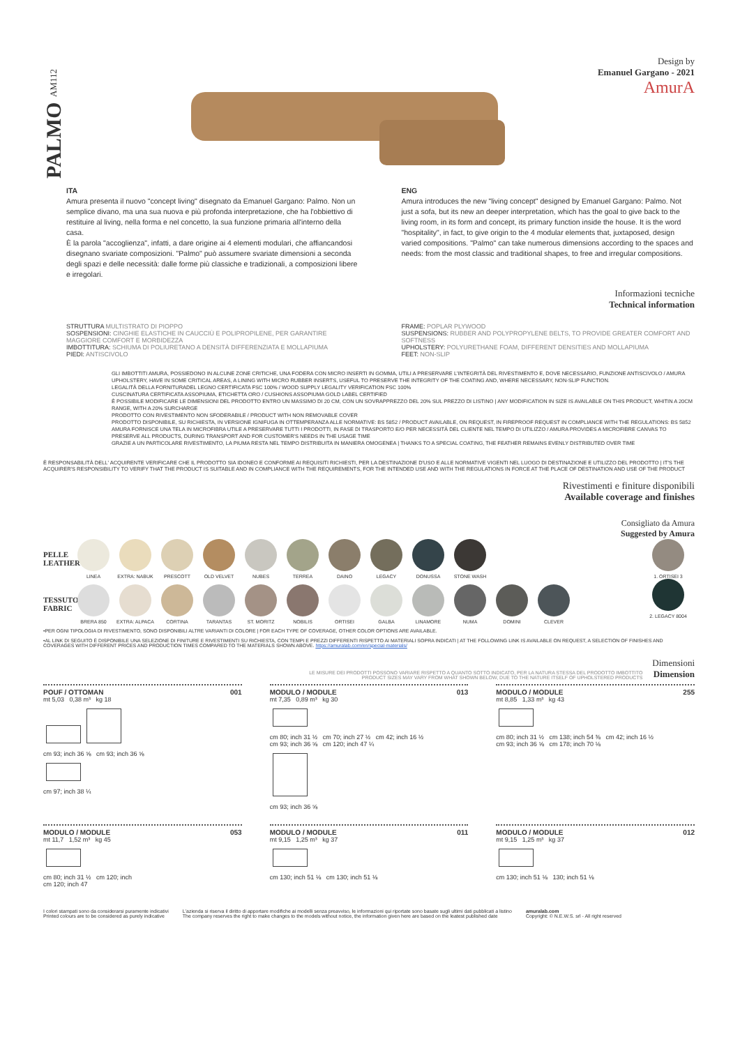Design by
Emanuel Gargano - 2021
AmurA
PALMO AM112
ITA
Amura presenta il nuovo "concept living" disegnato da Emanuel Gargano: Palmo. Non un semplice divano, ma una sua nuova e più profonda interpretazione, che ha l'obbiettivo di restituire al living, nella forma e nel concetto, la sua funzione primaria all'interno della casa.
È la parola "accoglienza", infatti, a dare origine ai 4 elementi modulari, che affiancandosi disegnano svariate composizioni. "Palmo" può assumere svariate dimensioni a seconda degli spazi e delle necessità: dalle forme più classiche e tradizionali, a composizioni libere e irregolari.
ENG
Amura introduces the new "living concept" designed by Emanuel Gargano: Palmo. Not just a sofa, but its new an deeper interpretation, which has the goal to give back to the living room, in its form and concept, its primary function inside the house. It is the word "hospitality", in fact, to give origin to the 4 modular elements that, juxtaposed, design varied compositions. "Palmo" can take numerous dimensions according to the spaces and needs: from the most classic and traditional shapes, to free and irregular compositions.
Informazioni tecniche
Technical information
STRUTTURA MULTISTRATO DI PIOPPO
SOSPENSIONI: CINGHIE ELASTICHE IN CAUCCIÙ E POLIPROPILENE, PER GARANTIRE MAGGIORE COMFORT E MORBIDEZZA
IMBOTTITURA: SCHIUMA DI POLIURETANO A DENSITÀ DIFFERENZIATA E MOLLAPIUMA
PIEDI: ANTISCIVOLO
FRAME: POPLAR PLYWOOD
SUSPENSIONS: RUBBER AND POLYPROPYLENE BELTS, TO PROVIDE GREATER COMFORT AND SOFTNESS
UPHOLSTERY: POLYURETHANE FOAM, DIFFERENT DENSITIES AND MOLLAPIUMA
FEET: NON-SLIP
GLI IMBOTTITI AMURA, POSSIEDONO IN ALCUNE ZONE CRITICHE, UNA FODERA CON MICRO INSERTI IN GOMMA, UTILI A PRESERVARE L'INTEGRITÀ DEL RIVESTIMENTO E, DOVE NECESSARIO, FUNZIONE ANTISCIVOLO / AMURA UPHOLSTERY, HAVE IN SOME CRITICAL AREAS, A LINING WITH MICRO RUBBER INSERTS, USEFUL TO PRESERVE THE INTEGRITY OF THE COATING AND, WHERE NECESSARY, NON-SLIP FUNCTION.
LEGALITÀ DELLA FORNITURADEL LEGNO CERTIFICATA FSC 100% / WOOD SUPPLY LEGALITY VERIFICATION FSC 100%
CUSCINATURA CERTIFICATA ASSOPIUMA, ETICHETTA ORO / CUSHIONS ASSOPIUMA GOLD LABEL CERTIFIED
È POSSIBILE MODIFICARE LE DIMENSIONI DEL PRODOTTO ENTRO UN MASSIMO DI 20 CM, CON UN SOVRAPPREZZO DEL 20% SUL PREZZO DI LISTINO | ANY MODIFICATION IN SIZE IS AVAILABLE ON THIS PRODUCT, WHITIN A 20CM RANGE, WITH A 20% SURCHARGE
PRODOTTO CON RIVESTIMENTO NON SFODERABILE / PRODUCT WITH NON REMOVABLE COVER
PRODOTTO DISPONIBILE, SU RICHIESTA, IN VERSIONE IGNIFUGA IN OTTEMPERANZA ALLE NORMATIVE: BS 5852 / PRODUCT AVAILABLE, ON REQUEST, IN FIREPROOF REQUEST IN COMPLIANCE WITH THE REGULATIONS: BS 5852
AMURA FORNISCE UNA TELA IN MICROFIBRA UTILE A PRESERVARE TUTTI I PRODOTTI, IN FASE DI TRASPORTO E/O PER NECESSITÀ DEL CLIENTE NEL TEMPO DI UTILIZZO / AMURA PROVIDES A MICROFIBRE CANVAS TO PRESERVE ALL PRODUCTS, DURING TRANSPORT AND FOR CUSTOMER'S NEEDS IN THE USAGE TIME
GRAZIE A UN PARTICOLARE RIVESTIMENTO, LA PIUMA RESTA NEL TEMPO DISTRIBUITA IN MANIERA OMOGENEA | THANKS TO A SPECIAL COATING, THE FEATHER REMAINS EVENLY DISTRIBUTED OVER TIME
È RESPONSABILITÀ DELL' ACQUIRENTE VERIFICARE CHE IL PRODOTTO SIA IDONEO E CONFORME AI REQUISITI RICHIESTI, PER LA DESTINAZIONE D'USO E ALLE NORMATIVE VIGENTI NEL LUOGO DI DESTINAZIONE E UTILIZZO DEL PRODOTTO | IT'S THE ACQUIRER'S RESPONSIBILITY TO VERIFY THAT THE PRODUCT IS SUITABLE AND IN COMPLIANCE WITH THE REQUIREMENTS, FOR THE INTENDED USE AND WITH THE REGULATIONS IN FORCE AT THE PLACE OF DESTINATION AND USE OF THE PRODUCT
Rivestimenti e finiture disponibili
Available coverage and finishes
Consigliato da Amura
Suggested by Amura
PELLE LEATHER
LINEA EXTRA: NABUK PRESCOTT OLD VELVET NUBES TERREA DAINO LEGACY DONUSSA STONE WASH
TESSUTO FABRIC
BRERA 850 EXTRA: ALPACA CORTINA TARANTAS ST. MORITZ NOBILIS ORTISEI GALBA LINAMORE NUMA DOMINI CLEVER
1. ORTISEI 3
2. LEGACY 8004
•PER OGNI TIPOLOGIA DI RIVESTIMENTO, SONO DISPONIBILI ALTRE VARIANTI DI COLORE | FOR EACH TYPE OF COVERAGE, OTHER COLOR OPTIONS ARE AVAILABLE.
•AL LINK DI SEGUITO È DISPONIBILE UNA SELEZIONE DI FINITURE E RIVESTIMENTI SU RICHIESTA, CON TEMPI E PREZZI DIFFERENTI RISPETTO AI MATERIALI SOPRA INDICATI | AT THE FOLLOWING LINK IS AVAILABLE ON REQUEST, A SELECTION OF FINISHES AND COVERAGES WITH DIFFERENT PRICES AND PRODUCTION TIMES COMPARED TO THE MATERIALS SHOWN ABOVE. https://amuralab.com/en/special-materials/
LE MISURE DEI PRODOTTI POSSONO VARIARE RISPETTO A QUANTO SOTTO INDICATO, PER LA NATURA STESSA DEL PRODOTTO IMBOTTITO
PRODUCT SIZES MAY VARY FROM WHAT SHOWN BELOW, DUE TO THE NATURE ITSELF OF UPHOLSTERED PRODUCTS
Dimensioni
Dimension
POUF / OTTOMAN 001
mt 5,03 0,38 m³ kg 18
cm 93; inch 36 ⅝ cm 93; inch 36 ⅝
cm 97; inch 38 ¼
MODULO / MODULE 013
mt 7,35 0,89 m³ kg 30
cm 80; inch 31 ½ cm 70; inch 27 ½ cm 42; inch 16 ½
cm 93; inch 36 ⅝ cm 120; inch 47 ¼
cm 93; inch 36 ⅝
MODULO / MODULE 255
mt 8,85 1,33 m³ kg 43
cm 80; inch 31 ½ cm 138; inch 54 ⅜ cm 42; inch 16 ½
cm 93; inch 36 ⅝ cm 178; inch 70 ⅛
MODULO / MODULE 053
mt 11,7 1,52 m³ kg 45
cm 80; inch 31 ½ cm 120; inch
cm 120; inch 47
MODULO / MODULE 011
mt 9,15 1,25 m³ kg 37
cm 130; inch 51 ⅛ cm 130; inch 51 ⅛
MODULO / MODULE 012
mt 9,15 1,25 m³ kg 37
cm 130; inch 51 ⅛ 130; inch 51 ⅛
I colori stampati sono da considerarsi puramente indicativi
Printed colours are to be considered as purely indicative
L'azienda si riserva il diritto di apportare modifiche ai modelli senza preavviso, le informazioni qui riportate sono basate sugli ultimi dati pubblicati a listino
The company reserves the right to make changes to the models without notice, the information given here are based on the leatest published date
amuralab.com
Copyright: © N.E.W.S. srl - All right reserved